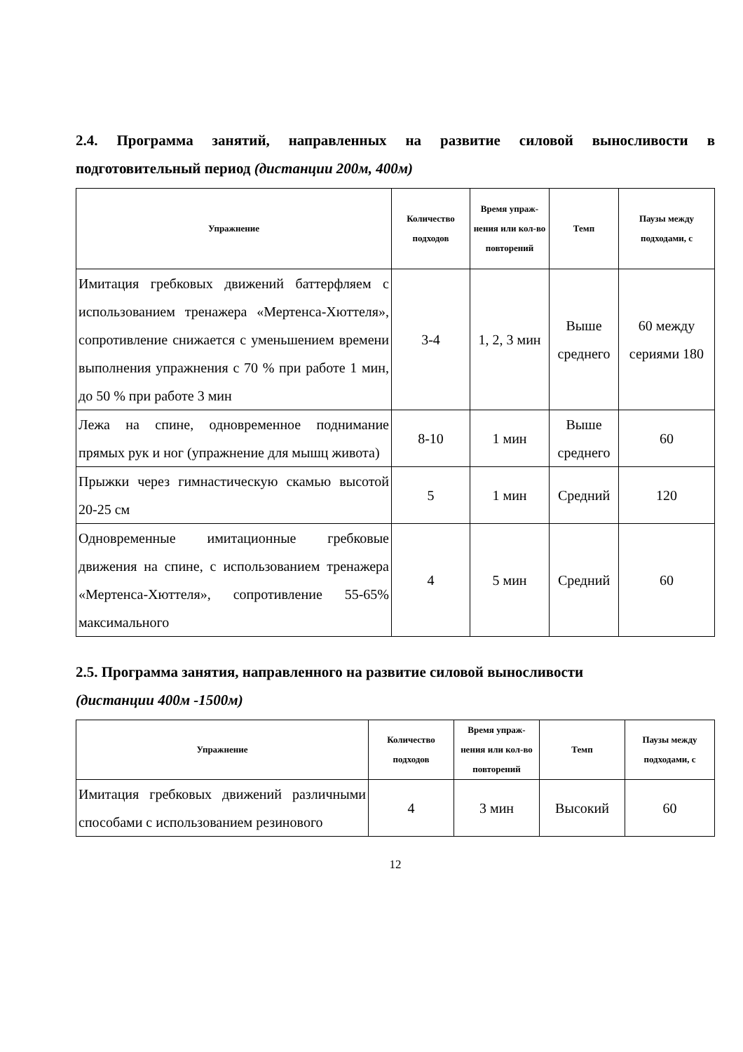2.4. Программа занятий, направленных на развитие силовой выносливости в подготовительный период (дистанции 200м, 400м)
| Упражнение | Количество подходов | Время упраж-нения или кол-во повторений | Темп | Паузы между подходами, с |
| --- | --- | --- | --- | --- |
| Имитация гребковых движений баттерфляем с использованием тренажера «Мертенса-Хюттеля», сопротивление снижается с уменьшением времени выполнения упражнения с 70 % при работе 1 мин, до 50 % при работе 3 мин | 3-4 | 1, 2, 3 мин | Выше среднего | 60 между сериями 180 |
| Лежа на спине, одновременное поднимание прямых рук и ног (упражнение для мышц живота) | 8-10 | 1 мин | Выше среднего | 60 |
| Прыжки через гимнастическую скамью высотой 20-25 см | 5 | 1 мин | Средний | 120 |
| Одновременные имитационные гребковые движения на спине, с использованием тренажера «Мертенса-Хюттеля», сопротивление 55-65% максимального | 4 | 5 мин | Средний | 60 |
2.5. Программа занятия, направленного на развитие силовой выносливости
(дистанции 400м -1500м)
| Упражнение | Количество подходов | Время упраж-нения или кол-во повторений | Темп | Паузы между подходами, с |
| --- | --- | --- | --- | --- |
| Имитация гребковых движений различными способами с использованием резинового | 4 | 3 мин | Высокий | 60 |
12